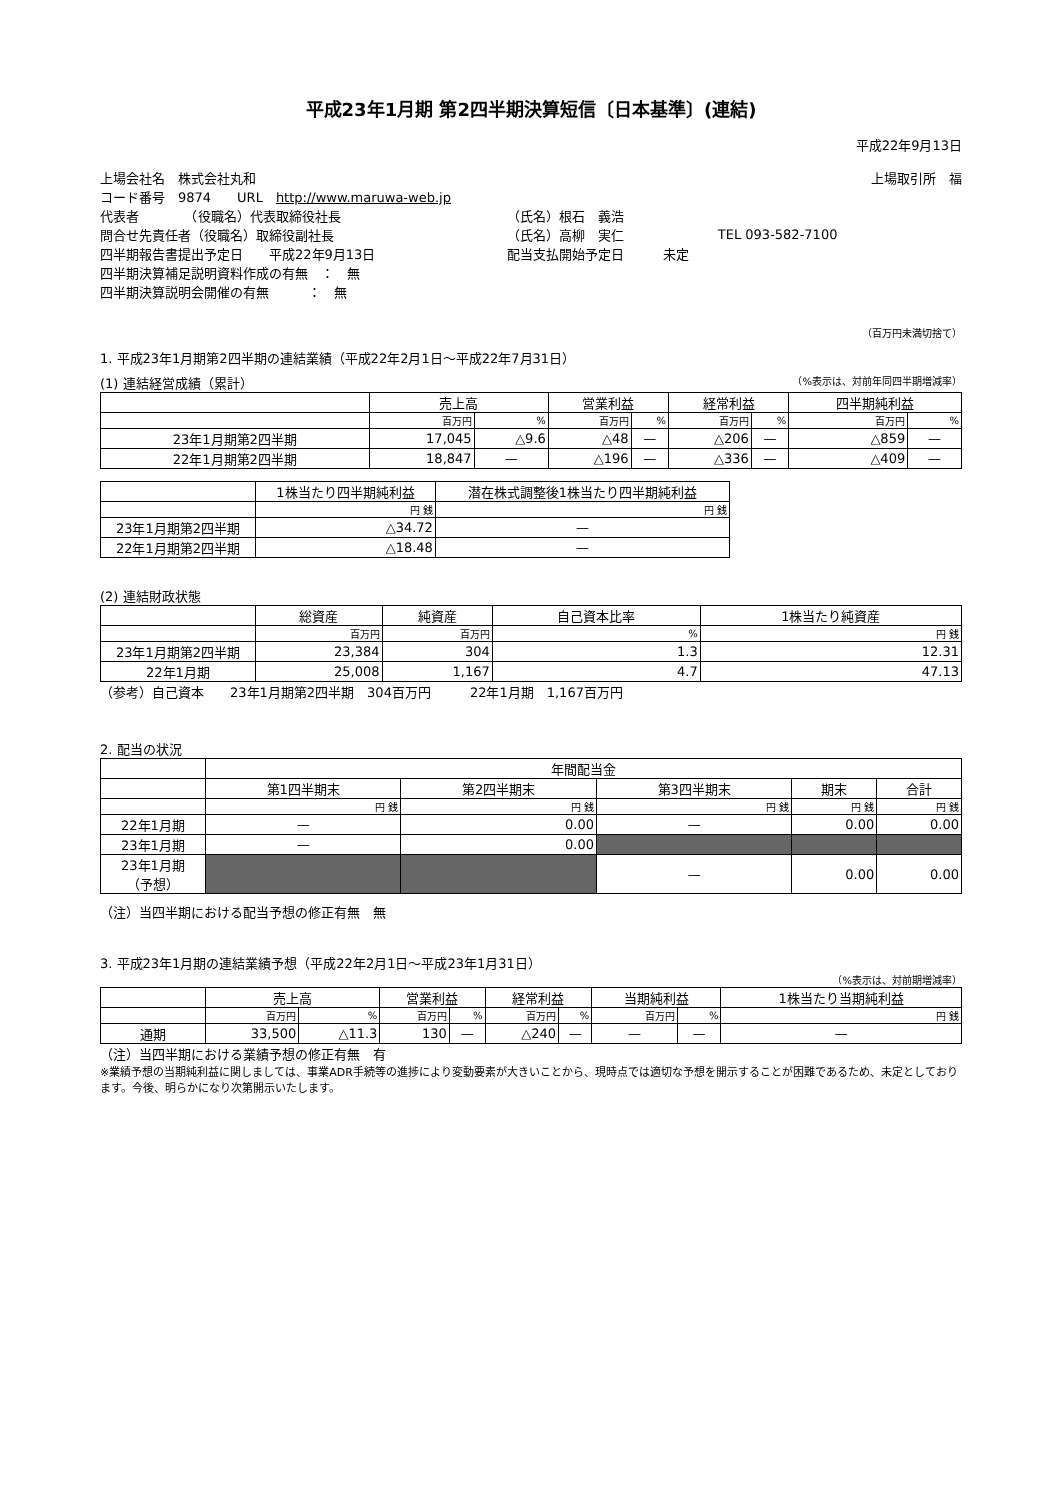平成23年1月期 第2四半期決算短信〔日本基準〕(連結)
平成22年9月13日
| 上場会社名 株式会社丸和 | | | 上場取引所 福 |
| コード番号 9874 URL http://www.maruwa-web.jp | | | |
| 代表者 （役職名）代表取締役社長 | （氏名）根石 義浩 | | |
| 問合せ先責任者（役職名）取締役副社長 | （氏名）高柳 実仁 | TEL 093-582-7100 | |
| 四半期報告書提出予定日 平成22年9月13日 | 配当支払開始予定日 未定 | | |
| 四半期決算補足説明資料作成の有無 ： 無 | | | |
| 四半期決算説明会開催の有無 ： 無 | | | |
（百万円未満切捨て）
1. 平成23年1月期第2四半期の連結業績（平成22年2月1日～平成22年7月31日）
(1) 連結経営成績（累計） （%表示は、対前年同四半期増減率）
| | 売上高 | | 営業利益 | | 経常利益 | | 四半期純利益 | |
| --- | --- | --- | --- | --- | --- | --- | --- | --- |
| | 百万円 | % | 百万円 | % | 百万円 | % | 百万円 | % |
| 23年1月期第2四半期 | 17,045 | △9.6 | △48 | — | △206 | — | △859 | — |
| 22年1月期第2四半期 | 18,847 | — | △196 | — | △336 | — | △409 | — |
| | 1株当たり四半期純利益 | 潜在株式調整後1株当たり四半期純利益 |
| --- | --- | --- |
| | 円 銭 | 円 銭 |
| 23年1月期第2四半期 | △34.72 | — |
| 22年1月期第2四半期 | △18.48 | — |
(2) 連結財政状態
| | 総資産 | 純資産 | 自己資本比率 | 1株当たり純資産 |
| --- | --- | --- | --- | --- |
| | 百万円 | 百万円 | % | 円 銭 |
| 23年1月期第2四半期 | 23,384 | 304 | 1.3 | 12.31 |
| 22年1月期 | 25,008 | 1,167 | 4.7 | 47.13 |
（参考）自己資本　　23年1月期第2四半期　304百万円　　　22年1月期　1,167百万円
2. 配当の状況
| | 年間配当金 | | | | |
| --- | --- | --- | --- | --- | --- |
| | 第1四半期末 | 第2四半期末 | 第3四半期末 | 期末 | 合計 |
| | 円 銭 | 円 銭 | 円 銭 | 円 銭 | 円 銭 |
| 22年1月期 | — | 0.00 | — | 0.00 | 0.00 |
| 23年1月期 | — | 0.00 | | | |
| 23年1月期 （予想） | | | — | 0.00 | 0.00 |
（注）当四半期における配当予想の修正有無　無
3. 平成23年1月期の連結業績予想（平成22年2月1日～平成23年1月31日）
（%表示は、対前期増減率）
| | 売上高 | | 営業利益 | | 経常利益 | | 当期純利益 | | 1株当たり当期純利益 |
| --- | --- | --- | --- | --- | --- | --- | --- | --- | --- |
| | 百万円 | % | 百万円 | % | 百万円 | % | 百万円 | % | 円 銭 |
| 通期 | 33,500 | △11.3 | 130 | — | △240 | — | — | — | — |
（注）当四半期における業績予想の修正有無　有
※業績予想の当期純利益に関しましては、事業ADR手続等の進捗により変動要素が大きいことから、現時点では適切な予想を開示することが困難であるため、未定としております。今後、明らかになり次第開示いたします。